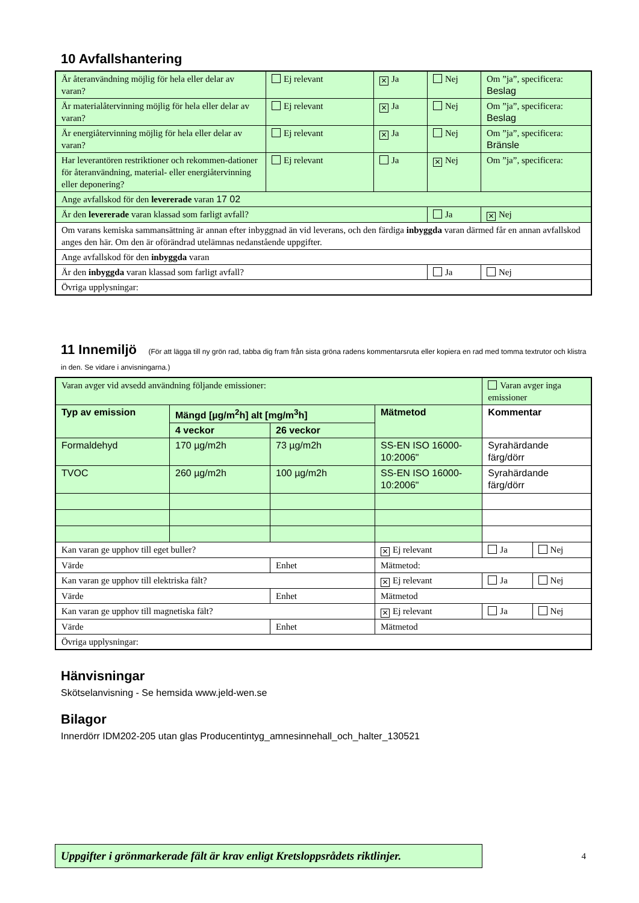10 Avfallshantering
| Är återanvändning möjlig för hela eller delar av varan? | Ej relevant | ✕ Ja | Nej | Om ”ja”, specificera: Beslag |
| Är materialåtervinning möjlig för hela eller delar av varan? | Ej relevant | ✕ Ja | Nej | Om ”ja”, specificera: Beslag |
| Är energiåtervinning möjlig för hela eller delar av varan? | Ej relevant | ✕ Ja | Nej | Om ”ja”, specificera: Bränsle |
| Har leverantören restriktioner och rekommen-dationer för återanvändning, material- eller energiåtervinning eller deponering? | Ej relevant | Ja | ✕ Nej | Om ”ja”, specificera: |
| Ange avfallskod för den levererade varan 17 02 | | | | |
| Är den levererade varan klassad som farligt avfall? | | | Ja | ✕ Nej |
| Om varans kemiska sammansättning är annan efter inbyggnad än vid leverans, och den färdiga inbyggda varan därmed får en annan avfallskod anges den här. Om den är oförändrad utelämnas nedanstående uppgifter. | | | | |
| Ange avfallskod för den inbyggda varan | | | | |
| Är den inbyggda varan klassad som farligt avfall? | | | Ja | Nej |
| Övriga upplysningar: | | | | |
11 Innemiljö (För att lägga till ny grön rad, tabba dig fram från sista gröna radens kommentarsruta eller kopiera en rad med tomma textrutor och klistra in den. Se vidare i anvisningarna.)
| Varan avger vid avsedd användning följande emissioner: | | | | Varan avger inga emissioner | |
| Typ av emission | Mängd [µg/m<sup>2</sup>h] alt [mg/m<sup>3</sup>h] | | Mätmetod | Kommentar | |
| | 4 veckor | 26 veckor | | | |
| Formaldehyd | 170 µg/m2h | 73 µg/m2h | SS-EN ISO 16000-10:2006" | Syrahärdande färg/dörr | |
| TVOC | 260 µg/m2h | 100 µg/m2h | SS-EN ISO 16000-10:2006" | Syrahärdande färg/dörr | |
| Kan varan ge upphov till eget buller? | | | ✕ Ej relevant | Ja | Nej |
| Värde | | Enhet | Mätmetod: | | |
| Kan varan ge upphov till elektriska fält? | | | ✕ Ej relevant | Ja | Nej |
| Värde | | Enhet | Mätmetod | | |
| Kan varan ge upphov till magnetiska fält? | | | ✕ Ej relevant | Ja | Nej |
| Värde | | Enhet | Mätmetod | | |
| Övriga upplysningar: | | | | | |
Hänvisningar
Skötselanvisning - Se hemsida www.jeld-wen.se
Bilagor
Innerdörr IDM202-205 utan glas Producentintyg_amnesinnehall_och_halter_130521
Uppgifter i grönmarkerade fält är krav enligt Kretsloppsrådets riktlinjer.
4